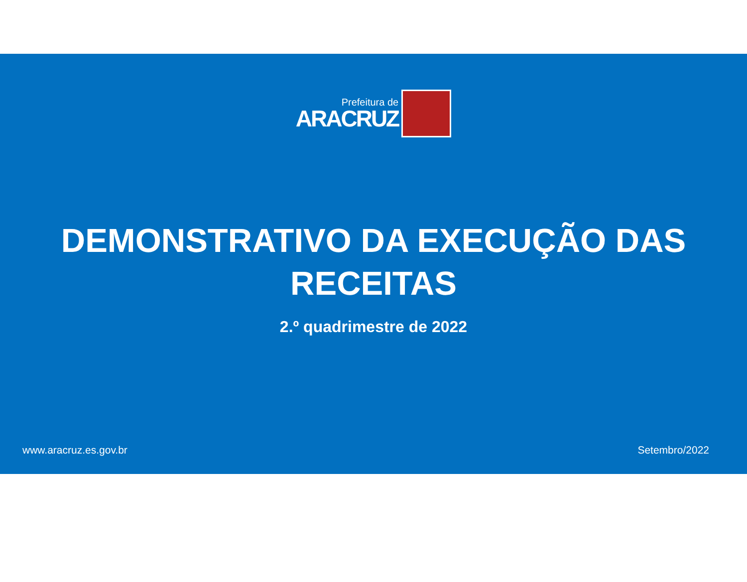Prefeitura de
ARACRUZ
DEMONSTRATIVO DA EXECUÇÃO DAS
RECEITAS
2.º quadrimestre de 2022
www.aracruz.es.gov.br Setembro/2022